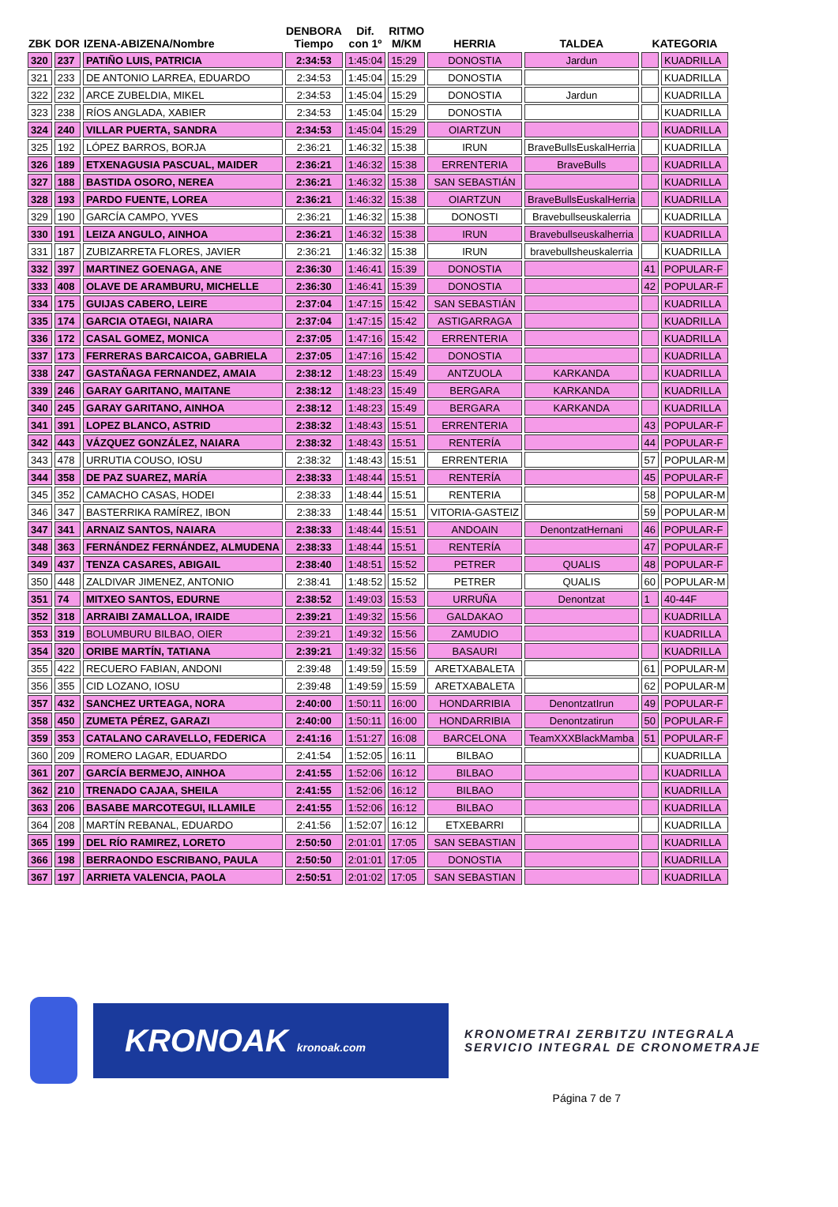| ZBK | DOR | IZENA-ABIZENA/Nombre | DENBORA Tiempo | Dif. con 1º | RITMO M/KM | HERRIA | TALDEA | KATEGORIA | |
| --- | --- | --- | --- | --- | --- | --- | --- | --- | --- |
| 320 | 237 | PATIÑO LUIS, PATRICIA | 2:34:53 | 1:45:04 | 15:29 | DONOSTIA | Jardun | | KUADRILLA |
| 321 | 233 | DE ANTONIO LARREA, EDUARDO | 2:34:53 | 1:45:04 | 15:29 | DONOSTIA | | | KUADRILLA |
| 322 | 232 | ARCE ZUBELDIA, MIKEL | 2:34:53 | 1:45:04 | 15:29 | DONOSTIA | Jardun | | KUADRILLA |
| 323 | 238 | RÍOS ANGLADA, XABIER | 2:34:53 | 1:45:04 | 15:29 | DONOSTIA | | | KUADRILLA |
| 324 | 240 | VILLAR PUERTA, SANDRA | 2:34:53 | 1:45:04 | 15:29 | OIARTZUN | | | KUADRILLA |
| 325 | 192 | LÓPEZ BARROS, BORJA | 2:36:21 | 1:46:32 | 15:38 | IRUN | BraveBullsEuskalHerria | | KUADRILLA |
| 326 | 189 | ETXENAGUSIA PASCUAL, MAIDER | 2:36:21 | 1:46:32 | 15:38 | ERRENTERIA | BraveBulls | | KUADRILLA |
| 327 | 188 | BASTIDA OSORO, NEREA | 2:36:21 | 1:46:32 | 15:38 | SAN SEBASTIÁN | | | KUADRILLA |
| 328 | 193 | PARDO FUENTE, LOREA | 2:36:21 | 1:46:32 | 15:38 | OIARTZUN | BraveBullsEuskalHerria | | KUADRILLA |
| 329 | 190 | GARCÍA CAMPO, YVES | 2:36:21 | 1:46:32 | 15:38 | DONOSTI | Bravebullseuskalerria | | KUADRILLA |
| 330 | 191 | LEIZA ANGULO, AINHOA | 2:36:21 | 1:46:32 | 15:38 | IRUN | Bravebullseuskalherria | | KUADRILLA |
| 331 | 187 | ZUBIZARRETA FLORES, JAVIER | 2:36:21 | 1:46:32 | 15:38 | IRUN | bravebullsheuskalerria | | KUADRILLA |
| 332 | 397 | MARTINEZ GOENAGA, ANE | 2:36:30 | 1:46:41 | 15:39 | DONOSTIA | | 41 | POPULAR-F |
| 333 | 408 | OLAVE DE ARAMBURU, MICHELLE | 2:36:30 | 1:46:41 | 15:39 | DONOSTIA | | 42 | POPULAR-F |
| 334 | 175 | GUIJAS CABERO, LEIRE | 2:37:04 | 1:47:15 | 15:42 | SAN SEBASTIÁN | | | KUADRILLA |
| 335 | 174 | GARCIA OTAEGI, NAIARA | 2:37:04 | 1:47:15 | 15:42 | ASTIGARRAGA | | | KUADRILLA |
| 336 | 172 | CASAL GOMEZ, MONICA | 2:37:05 | 1:47:16 | 15:42 | ERRENTERIA | | | KUADRILLA |
| 337 | 173 | FERRERAS BARCAICOA, GABRIELA | 2:37:05 | 1:47:16 | 15:42 | DONOSTIA | | | KUADRILLA |
| 338 | 247 | GASTAÑAGA FERNANDEZ, AMAIA | 2:38:12 | 1:48:23 | 15:49 | ANTZUOLA | KARKANDA | | KUADRILLA |
| 339 | 246 | GARAY GARITANO, MAITANE | 2:38:12 | 1:48:23 | 15:49 | BERGARA | KARKANDA | | KUADRILLA |
| 340 | 245 | GARAY GARITANO, AINHOA | 2:38:12 | 1:48:23 | 15:49 | BERGARA | KARKANDA | | KUADRILLA |
| 341 | 391 | LOPEZ BLANCO, ASTRID | 2:38:32 | 1:48:43 | 15:51 | ERRENTERIA | | 43 | POPULAR-F |
| 342 | 443 | VÁZQUEZ GONZÁLEZ, NAIARA | 2:38:32 | 1:48:43 | 15:51 | RENTERÍA | | 44 | POPULAR-F |
| 343 | 478 | URRUTIA COUSO, IOSU | 2:38:32 | 1:48:43 | 15:51 | ERRENTERIA | | 57 | POPULAR-M |
| 344 | 358 | DE PAZ SUAREZ, MARÍA | 2:38:33 | 1:48:44 | 15:51 | RENTERÍA | | 45 | POPULAR-F |
| 345 | 352 | CAMACHO CASAS, HODEI | 2:38:33 | 1:48:44 | 15:51 | RENTERIA | | 58 | POPULAR-M |
| 346 | 347 | BASTERRIKA RAMÍREZ, IBON | 2:38:33 | 1:48:44 | 15:51 | VITORIA-GASTEIZ | | 59 | POPULAR-M |
| 347 | 341 | ARNAIZ SANTOS, NAIARA | 2:38:33 | 1:48:44 | 15:51 | ANDOAIN | DenontzatHernani | 46 | POPULAR-F |
| 348 | 363 | FERNÁNDEZ FERNÁNDEZ, ALMUDENA | 2:38:33 | 1:48:44 | 15:51 | RENTERÍA | | 47 | POPULAR-F |
| 349 | 437 | TENZA CASARES, ABIGAIL | 2:38:40 | 1:48:51 | 15:52 | PETRER | QUALIS | 48 | POPULAR-F |
| 350 | 448 | ZALDIVAR JIMENEZ, ANTONIO | 2:38:41 | 1:48:52 | 15:52 | PETRER | QUALIS | 60 | POPULAR-M |
| 351 | 74 | MITXEO SANTOS, EDURNE | 2:38:52 | 1:49:03 | 15:53 | URRUÑA | Denontzat | 1 | 40-44F |
| 352 | 318 | ARRAIBI ZAMALLOA, IRAIDE | 2:39:21 | 1:49:32 | 15:56 | GALDAKAO | | | KUADRILLA |
| 353 | 319 | BOLUMBURU BILBAO, OIER | 2:39:21 | 1:49:32 | 15:56 | ZAMUDIO | | | KUADRILLA |
| 354 | 320 | ORIBE MARTÍN, TATIANA | 2:39:21 | 1:49:32 | 15:56 | BASAURI | | | KUADRILLA |
| 355 | 422 | RECUERO FABIAN, ANDONI | 2:39:48 | 1:49:59 | 15:59 | ARETXABALETA | | 61 | POPULAR-M |
| 356 | 355 | CID LOZANO, IOSU | 2:39:48 | 1:49:59 | 15:59 | ARETXABALETA | | 62 | POPULAR-M |
| 357 | 432 | SANCHEZ URTEAGA, NORA | 2:40:00 | 1:50:11 | 16:00 | HONDARRIBIA | DenontzatIrun | 49 | POPULAR-F |
| 358 | 450 | ZUMETA PÉREZ, GARAZI | 2:40:00 | 1:50:11 | 16:00 | HONDARRIBIA | Denontzatirun | 50 | POPULAR-F |
| 359 | 353 | CATALANO CARAVELLO, FEDERICA | 2:41:16 | 1:51:27 | 16:08 | BARCELONA | TeamXXXBlackMamba | 51 | POPULAR-F |
| 360 | 209 | ROMERO LAGAR, EDUARDO | 2:41:54 | 1:52:05 | 16:11 | BILBAO | | | KUADRILLA |
| 361 | 207 | GARCÍA BERMEJO, AINHOA | 2:41:55 | 1:52:06 | 16:12 | BILBAO | | | KUADRILLA |
| 362 | 210 | TRENADO CAJAA, SHEILA | 2:41:55 | 1:52:06 | 16:12 | BILBAO | | | KUADRILLA |
| 363 | 206 | BASABE MARCOTEGUI, ILLAMILE | 2:41:55 | 1:52:06 | 16:12 | BILBAO | | | KUADRILLA |
| 364 | 208 | MARTÍN REBANAL, EDUARDO | 2:41:56 | 1:52:07 | 16:12 | ETXEBARRI | | | KUADRILLA |
| 365 | 199 | DEL RÍO RAMIREZ, LORETO | 2:50:50 | 2:01:01 | 17:05 | SAN SEBASTIAN | | | KUADRILLA |
| 366 | 198 | BERRAONDO ESCRIBANO, PAULA | 2:50:50 | 2:01:01 | 17:05 | DONOSTIA | | | KUADRILLA |
| 367 | 197 | ARRIETA VALENCIA, PAOLA | 2:50:51 | 2:01:02 | 17:05 | SAN SEBASTIAN | | | KUADRILLA |
KRONOAK kronoak.com
KRONOMETRAI ZERBITZU INTEGRALA
SERVICIO INTEGRAL DE CRONOMETRAJE
Página 7 de 7